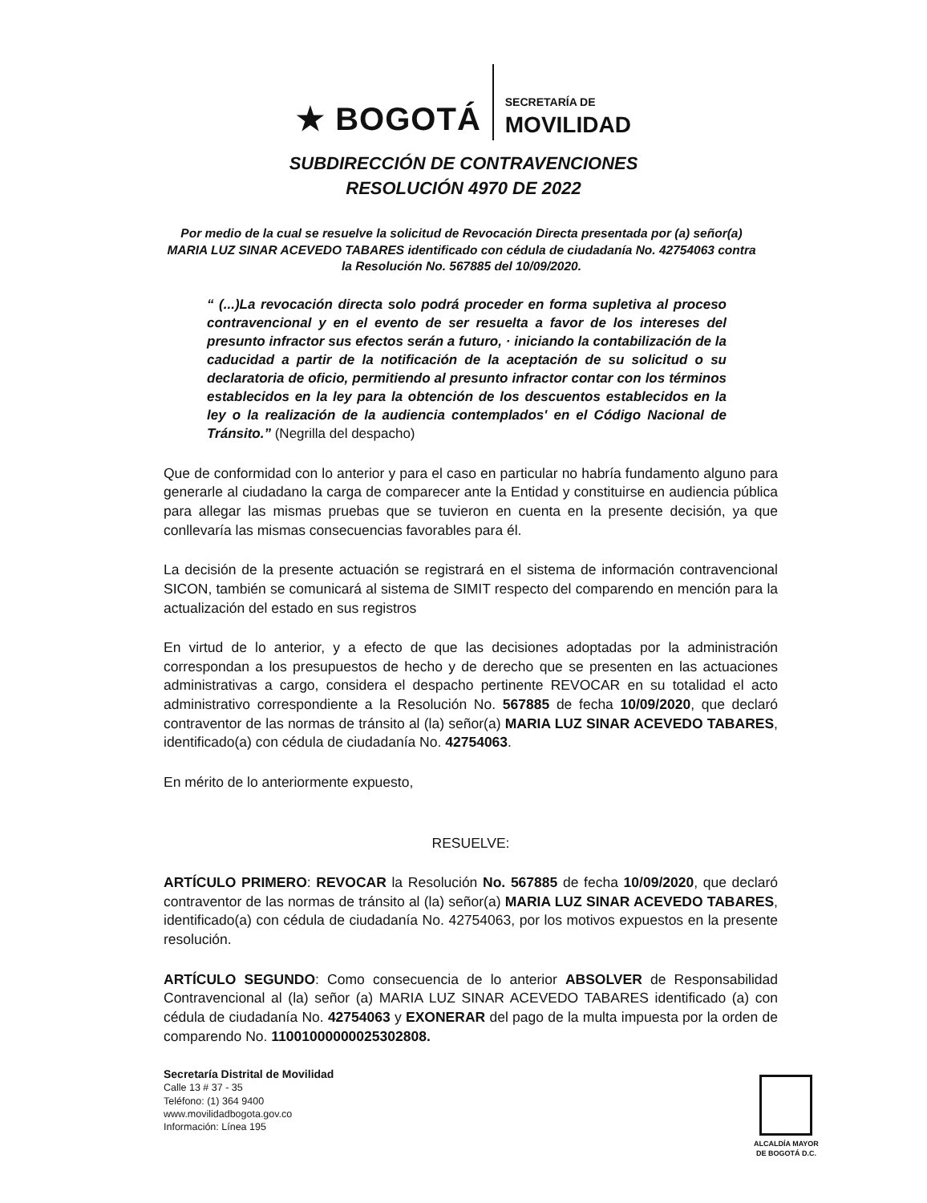★ BOGOTÁ
SECRETARÍA DE
MOVILIDAD
SUBDIRECCIÓN DE CONTRAVENCIONES
RESOLUCIÓN 4970 DE 2022
Por medio de la cual se resuelve la solicitud de Revocación Directa presentada por (a) señor(a) MARIA LUZ SINAR ACEVEDO TABARES identificado con cédula de ciudadanía No. 42754063 contra la Resolución No. 567885 del 10/09/2020.
“ (...)La revocación directa solo podrá proceder en forma supletiva al proceso contravencional y en el evento de ser resuelta a favor de los intereses del presunto infractor sus efectos serán a futuro, · iniciando la contabilización de la caducidad a partir de la notificación de la aceptación de su solicitud o su declaratoria de oficio, permitiendo al presunto infractor contar con los términos establecidos en la ley para la obtención de los descuentos establecidos en la ley o la realización de la audiencia contemplados' en el Código Nacional de Tránsito.” (Negrilla del despacho)
Que de conformidad con lo anterior y para el caso en particular no habría fundamento alguno para generarle al ciudadano la carga de comparecer ante la Entidad y constituirse en audiencia pública para allegar las mismas pruebas que se tuvieron en cuenta en la presente decisión, ya que conllevaría las mismas consecuencias favorables para él.
La decisión de la presente actuación se registrará en el sistema de información contravencional SICON, también se comunicará al sistema de SIMIT respecto del comparendo en mención para la actualización del estado en sus registros
En virtud de lo anterior, y a efecto de que las decisiones adoptadas por la administración correspondan a los presupuestos de hecho y de derecho que se presenten en las actuaciones administrativas a cargo, considera el despacho pertinente REVOCAR en su totalidad el acto administrativo correspondiente a la Resolución No. 567885 de fecha 10/09/2020, que declaró contraventor de las normas de tránsito al (la) señor(a) MARIA LUZ SINAR ACEVEDO TABARES, identificado(a) con cédula de ciudadanía No. 42754063.
En mérito de lo anteriormente expuesto,
RESUELVE:
ARTÍCULO PRIMERO: REVOCAR la Resolución No. 567885 de fecha 10/09/2020, que declaró contraventor de las normas de tránsito al (la) señor(a) MARIA LUZ SINAR ACEVEDO TABARES, identificado(a) con cédula de ciudadanía No. 42754063, por los motivos expuestos en la presente resolución.
ARTÍCULO SEGUNDO: Como consecuencia de lo anterior ABSOLVER de Responsabilidad Contravencional al (la) señor (a) MARIA LUZ SINAR ACEVEDO TABARES identificado (a) con cédula de ciudadanía No. 42754063 y EXONERAR del pago de la multa impuesta por la orden de comparendo No. 11001000000025302808.
Secretaría Distrital de Movilidad
Calle 13 # 37 - 35
Teléfono: (1) 364 9400
www.movilidadbogota.gov.co
Información: Línea 195
ALCALDÍA MAYOR
DE BOGOTÁ D.C.